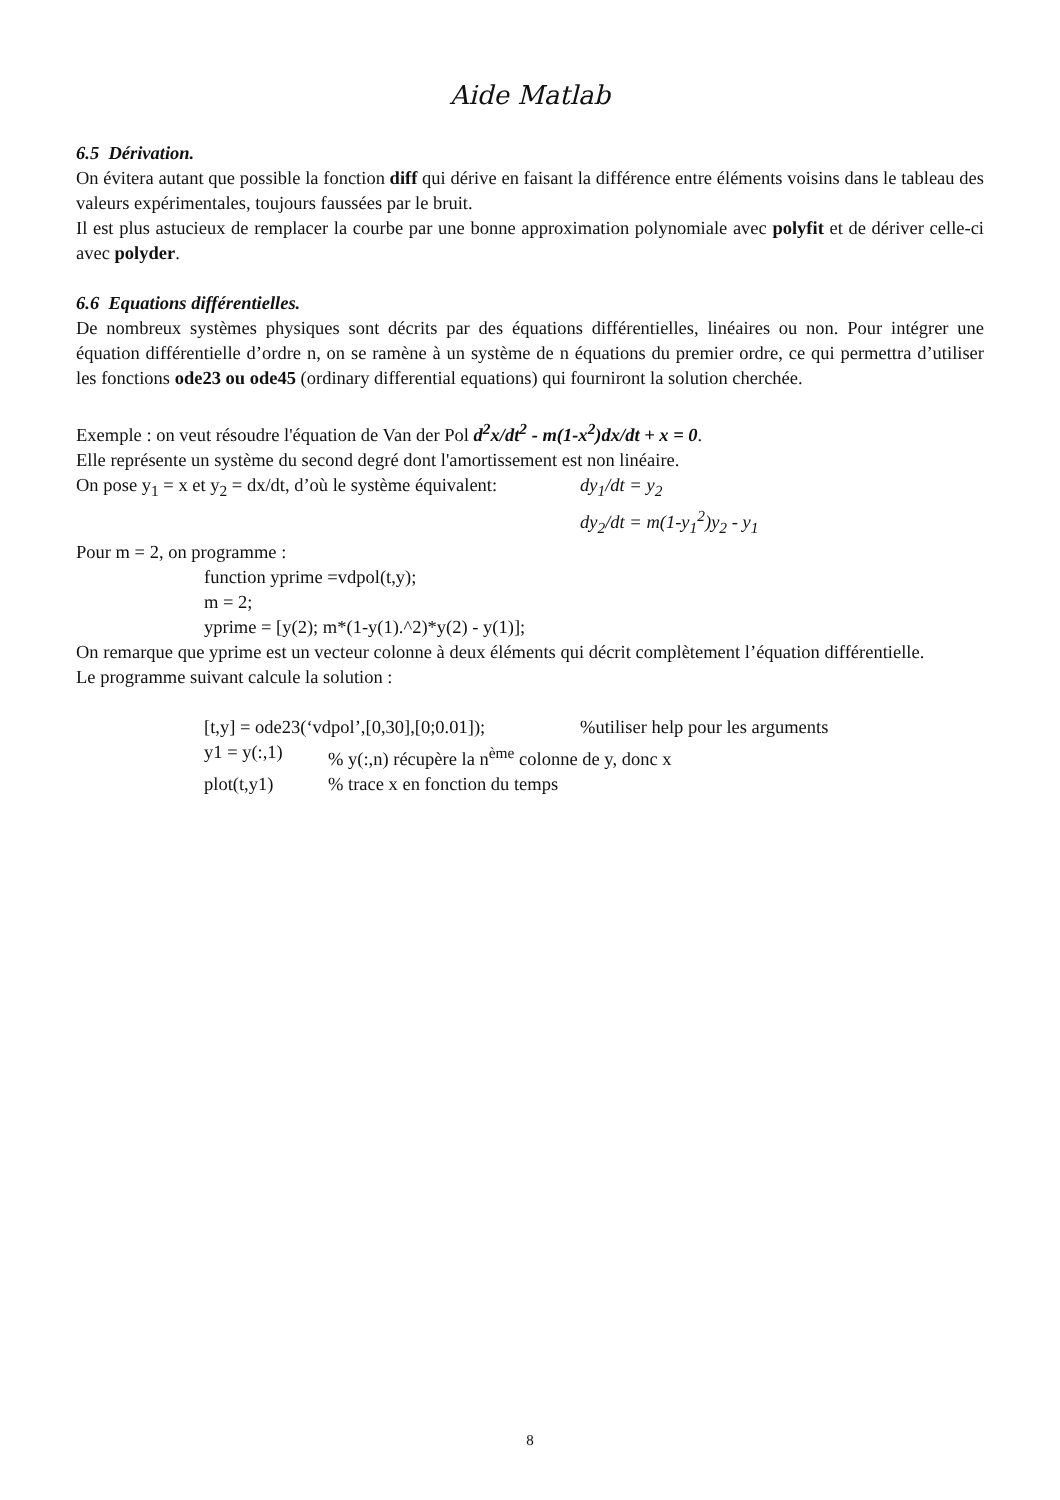Aide Matlab
6.5 Dérivation.
On évitera autant que possible la fonction diff qui dérive en faisant la différence entre éléments voisins dans le tableau des valeurs expérimentales, toujours faussées par le bruit.
Il est plus astucieux de remplacer la courbe par une bonne approximation polynomiale avec polyfit et de dériver celle-ci avec polyder.
6.6 Equations différentielles.
De nombreux systèmes physiques sont décrits par des équations différentielles, linéaires ou non. Pour intégrer une équation différentielle d’ordre n, on se ramène à un système de n équations du premier ordre, ce qui permettra d’utiliser les fonctions ode23 ou ode45 (ordinary differential equations) qui fourniront la solution cherchée.
Exemple : on veut résoudre l'équation de Van der Pol d<sup>2</sup>x/dt<sup>2</sup> - m(1-x<sup>2</sup>)dx/dt + x = 0.
Elle représente un système du second degré dont l'amortissement est non linéaire.
On pose y<sub>1</sub> = x et y<sub>2</sub> = dx/dt, d’où le système équivalent: dy<sub>1</sub>/dt = y<sub>2</sub>
dy<sub>2</sub>/dt = m(1-y<sub>1</sub><sup>2</sup>)y<sub>2</sub> - y<sub>1</sub>
Pour m = 2, on programme :
function yprime =vdpol(t,y);
m = 2;
yprime = [y(2); m*(1-y(1).^2)*y(2) - y(1)];
On remarque que yprime est un vecteur colonne à deux éléments qui décrit complètement l’équation différentielle.
Le programme suivant calcule la solution :
[t,y] = ode23(‘vdpol’,[0,30],[0;0.01]);%utiliser help pour les arguments
y1 = y(:,1)% y(:,n) récupère la n<sup>ème</sup> colonne de y, donc x
plot(t,y1)% trace x en fonction du temps
8